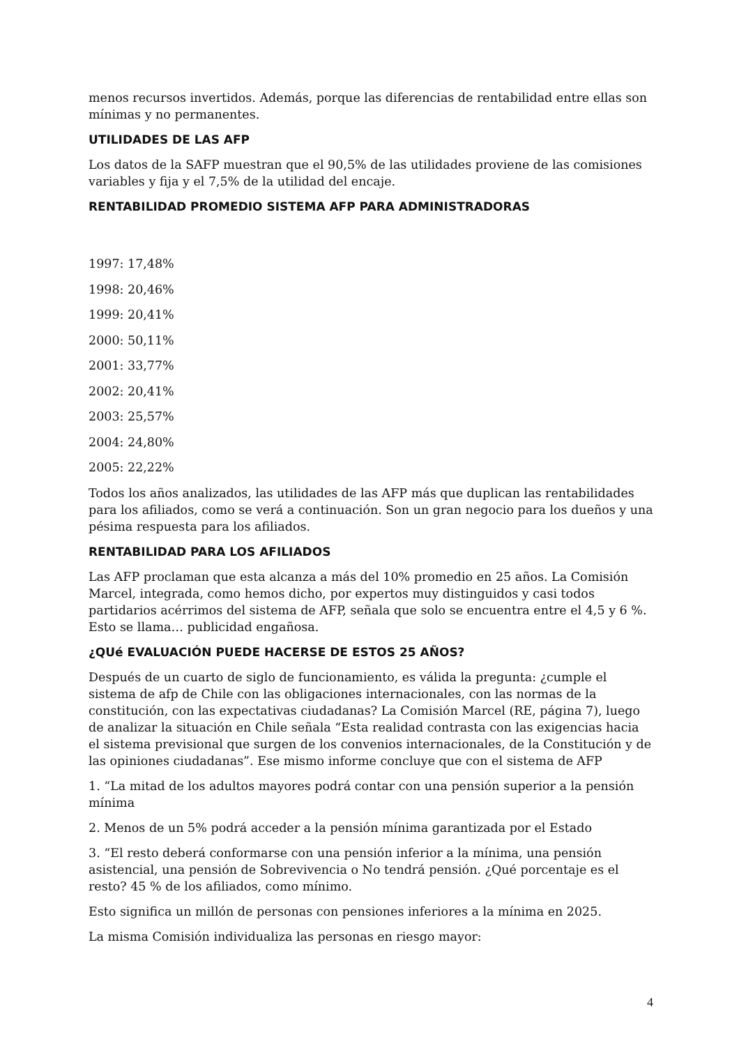menos recursos invertidos. Además, porque las diferencias de rentabilidad entre ellas son mínimas y no permanentes.
UTILIDADES DE LAS AFP
Los datos de la SAFP muestran que el 90,5% de las utilidades proviene de las comisiones variables y fija y el 7,5% de la utilidad del encaje.
RENTABILIDAD PROMEDIO SISTEMA AFP PARA ADMINISTRADORAS
1997: 17,48%
1998: 20,46%
1999: 20,41%
2000: 50,11%
2001: 33,77%
2002: 20,41%
2003: 25,57%
2004: 24,80%
2005: 22,22%
Todos los años analizados, las utilidades de las AFP más que duplican las rentabilidades para los afiliados, como se verá a continuación. Son un gran negocio para los dueños y una pésima respuesta para los afiliados.
RENTABILIDAD PARA LOS AFILIADOS
Las AFP proclaman que esta alcanza a más del 10% promedio en 25 años. La Comisión Marcel, integrada, como hemos dicho, por expertos muy distinguidos y casi todos partidarios acérrimos del sistema de AFP, señala que solo se encuentra entre el 4,5 y 6 %. Esto se llama… publicidad engañosa.
¿QUé EVALUACIÓN PUEDE HACERSE DE ESTOS 25 AÑOS?
Después de un cuarto de siglo de funcionamiento, es válida la pregunta: ¿cumple el sistema de afp de Chile con las obligaciones internacionales, con las normas de la constitución, con las expectativas ciudadanas? La Comisión Marcel (RE, página 7), luego de analizar la situación en Chile señala “Esta realidad contrasta con las exigencias hacia el sistema previsional que surgen de los convenios internacionales, de la Constitución y de las opiniones ciudadanas”. Ese mismo informe concluye que con el sistema de AFP
1. “La mitad de los adultos mayores podrá contar con una pensión superior a la pensión mínima
2. Menos de un 5% podrá acceder a la pensión mínima garantizada por el Estado
3. “El resto deberá conformarse con una pensión inferior a la mínima, una pensión asistencial, una pensión de Sobrevivencia o No tendrá pensión. ¿Qué porcentaje es el resto? 45 % de los afiliados, como mínimo.
Esto significa un millón de personas con pensiones inferiores a la mínima en 2025.
La misma Comisión individualiza las personas en riesgo mayor:
4